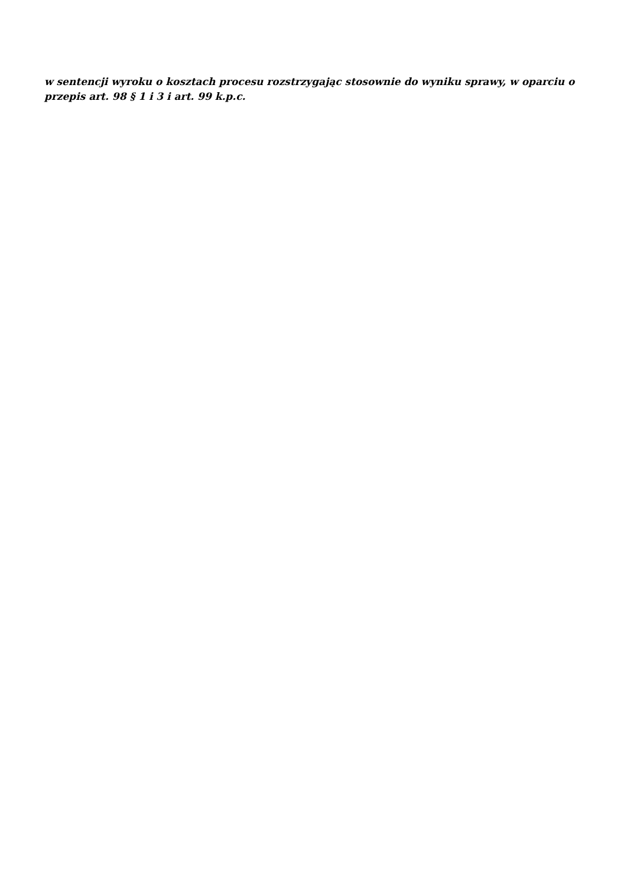w sentencji wyroku o kosztach procesu rozstrzygając stosownie do wyniku sprawy, w oparciu o przepis art. 98 § 1 i 3 i art. 99 k.p.c.